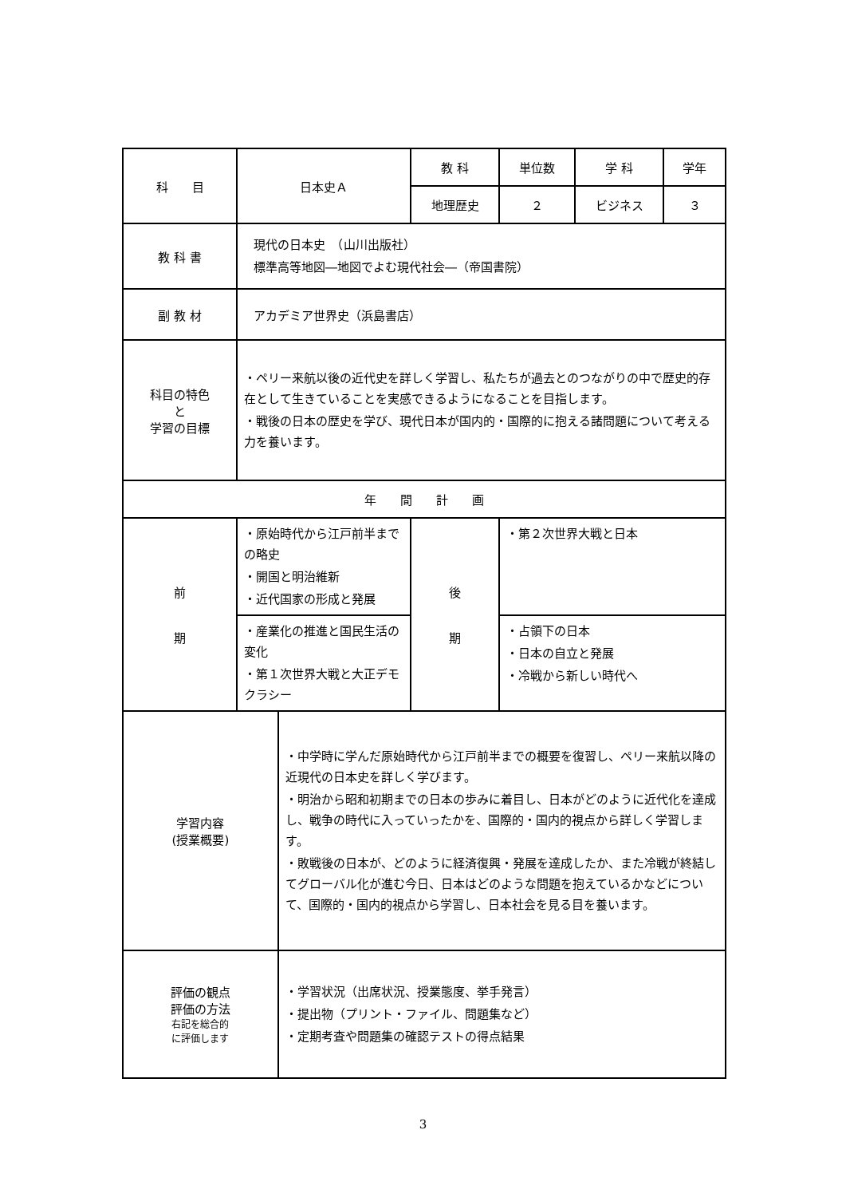| 科 目 | 日本史Ａ | | 教 科 | | 単位数 | 学 科 | 学年 |
| | | | 地理歴史 | | ２ | ビジネス | ３ |
| 教 科 書 | 現代の日本史 （山川出版社） 標準高等地図―地図でよむ現代社会―（帝国書院） | | | | | | |
| 副 教 材 | アカデミア世界史（浜島書店） | | | | | | |
| 科目の特色 と 学習の目標 | ・ペリー来航以後の近代史を詳しく学習し、私たちが過去とのつながりの中で歴史的存在として生きていることを実感できるようになることを目指します。 ・戦後の日本の歴史を学び、現代日本が国内的・国際的に抱える諸問題について考える力を養います。 | | | | | | |
| 年 間 計 画 | | | | | | | |
| 前 期 | ・原始時代から江戸前半までの略史 ・開国と明治維新 ・近代国家の形成と発展 | | 後 期 | ・第２次世界大戦と日本 | | | |
| | ・産業化の推進と国民生活の変化 ・第１次世界大戦と大正デモクラシー | | | ・占領下の日本 ・日本の自立と発展 ・冷戦から新しい時代へ | | | |
| 学習内容 (授業概要) | | ・中学時に学んだ原始時代から江戸前半までの概要を復習し、ペリー来航以降の近現代の日本史を詳しく学びます。 ・明治から昭和初期までの日本の歩みに着目し、日本がどのように近代化を達成し、戦争の時代に入っていったかを、国際的・国内的視点から詳しく学習します。 ・敗戦後の日本が、どのように経済復興・発展を達成したか、また冷戦が終結してグローバル化が進む今日、日本はどのような問題を抱えているかなどについて、国際的・国内的視点から学習し、日本社会を見る目を養います。 | | | | | |
| 評価の観点 評価の方法 右記を総合的 に評価します | | ・学習状況（出席状況、授業態度、挙手発言） ・提出物（プリント・ファイル、問題集など） ・定期考査や問題集の確認テストの得点結果 | | | | | |
3